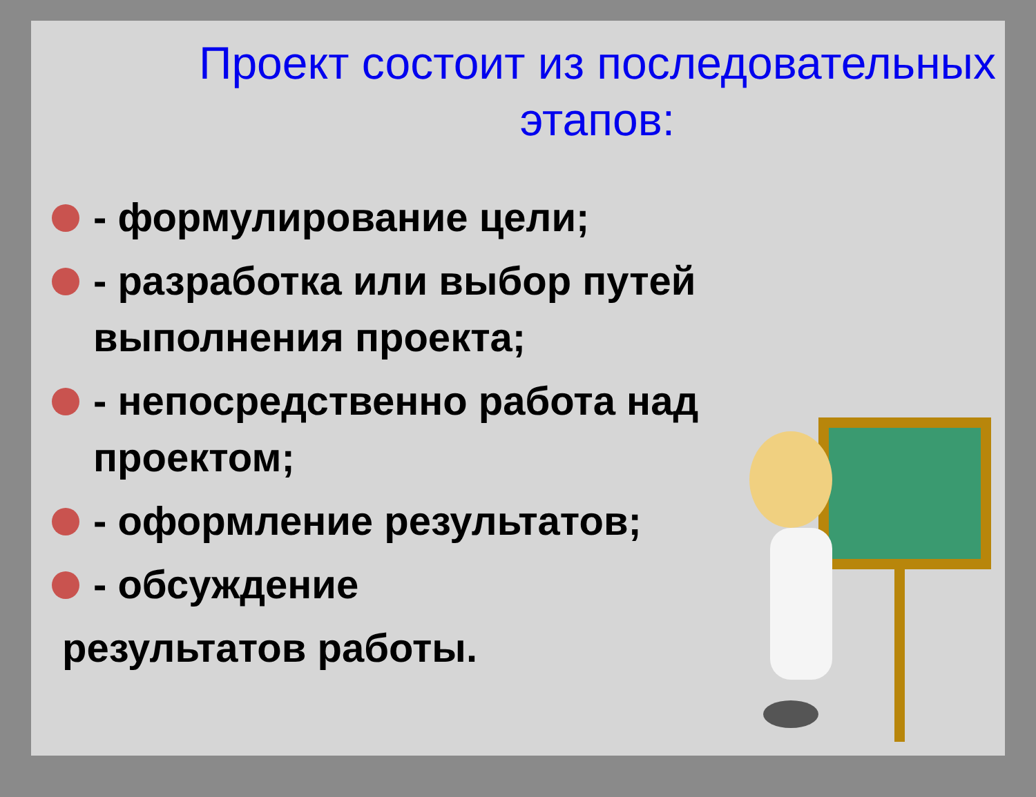Проект состоит из последовательных
этапов:
- формулирование цели;
- разработка или выбор путей выполнения проекта;
- непосредственно работа над проектом;
- оформление результатов;
- обсуждение
результатов работы.